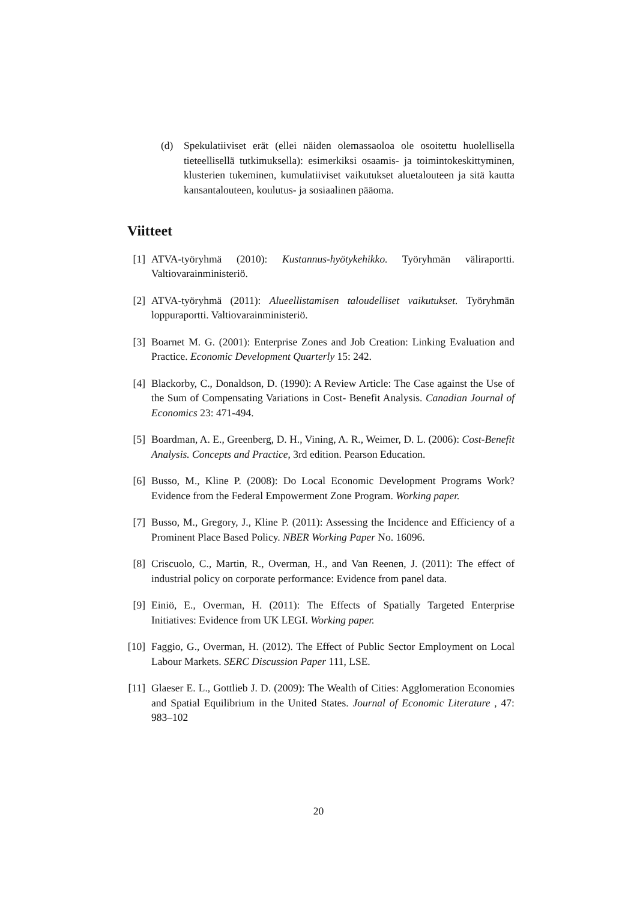(d) Spekulatiiviset erät (ellei näiden olemassaoloa ole osoitettu huolellisella tieteellisellä tutkimuksella): esimerkiksi osaamis- ja toimintokeskittyminen, klusterien tukeminen, kumulatiiviset vaikutukset aluetalouteen ja sitä kautta kansantalouteen, koulutus- ja sosiaalinen pääoma.
Viitteet
[1] ATVA-työryhmä (2010): Kustannus-hyötykehikko. Työryhmän väliraportti. Valtiovarainministeriö.
[2] ATVA-työryhmä (2011): Alueellistamisen taloudelliset vaikutukset. Työryhmän loppuraportti. Valtiovarainministeriö.
[3] Boarnet M. G. (2001): Enterprise Zones and Job Creation: Linking Evaluation and Practice. Economic Development Quarterly 15: 242.
[4] Blackorby, C., Donaldson, D. (1990): A Review Article: The Case against the Use of the Sum of Compensating Variations in Cost- Benefit Analysis. Canadian Journal of Economics 23: 471-494.
[5] Boardman, A. E., Greenberg, D. H., Vining, A. R., Weimer, D. L. (2006): Cost-Benefit Analysis. Concepts and Practice, 3rd edition. Pearson Education.
[6] Busso, M., Kline P. (2008): Do Local Economic Development Programs Work? Evidence from the Federal Empowerment Zone Program. Working paper.
[7] Busso, M., Gregory, J., Kline P. (2011): Assessing the Incidence and Efficiency of a Prominent Place Based Policy. NBER Working Paper No. 16096.
[8] Criscuolo, C., Martin, R., Overman, H., and Van Reenen, J. (2011): The effect of industrial policy on corporate performance: Evidence from panel data.
[9] Einiö, E., Overman, H. (2011): The Effects of Spatially Targeted Enterprise Initiatives: Evidence from UK LEGI. Working paper.
[10] Faggio, G., Overman, H. (2012). The Effect of Public Sector Employment on Local Labour Markets. SERC Discussion Paper 111, LSE.
[11] Glaeser E. L., Gottlieb J. D. (2009): The Wealth of Cities: Agglomeration Economies and Spatial Equilibrium in the United States. Journal of Economic Literature , 47: 983–102
20